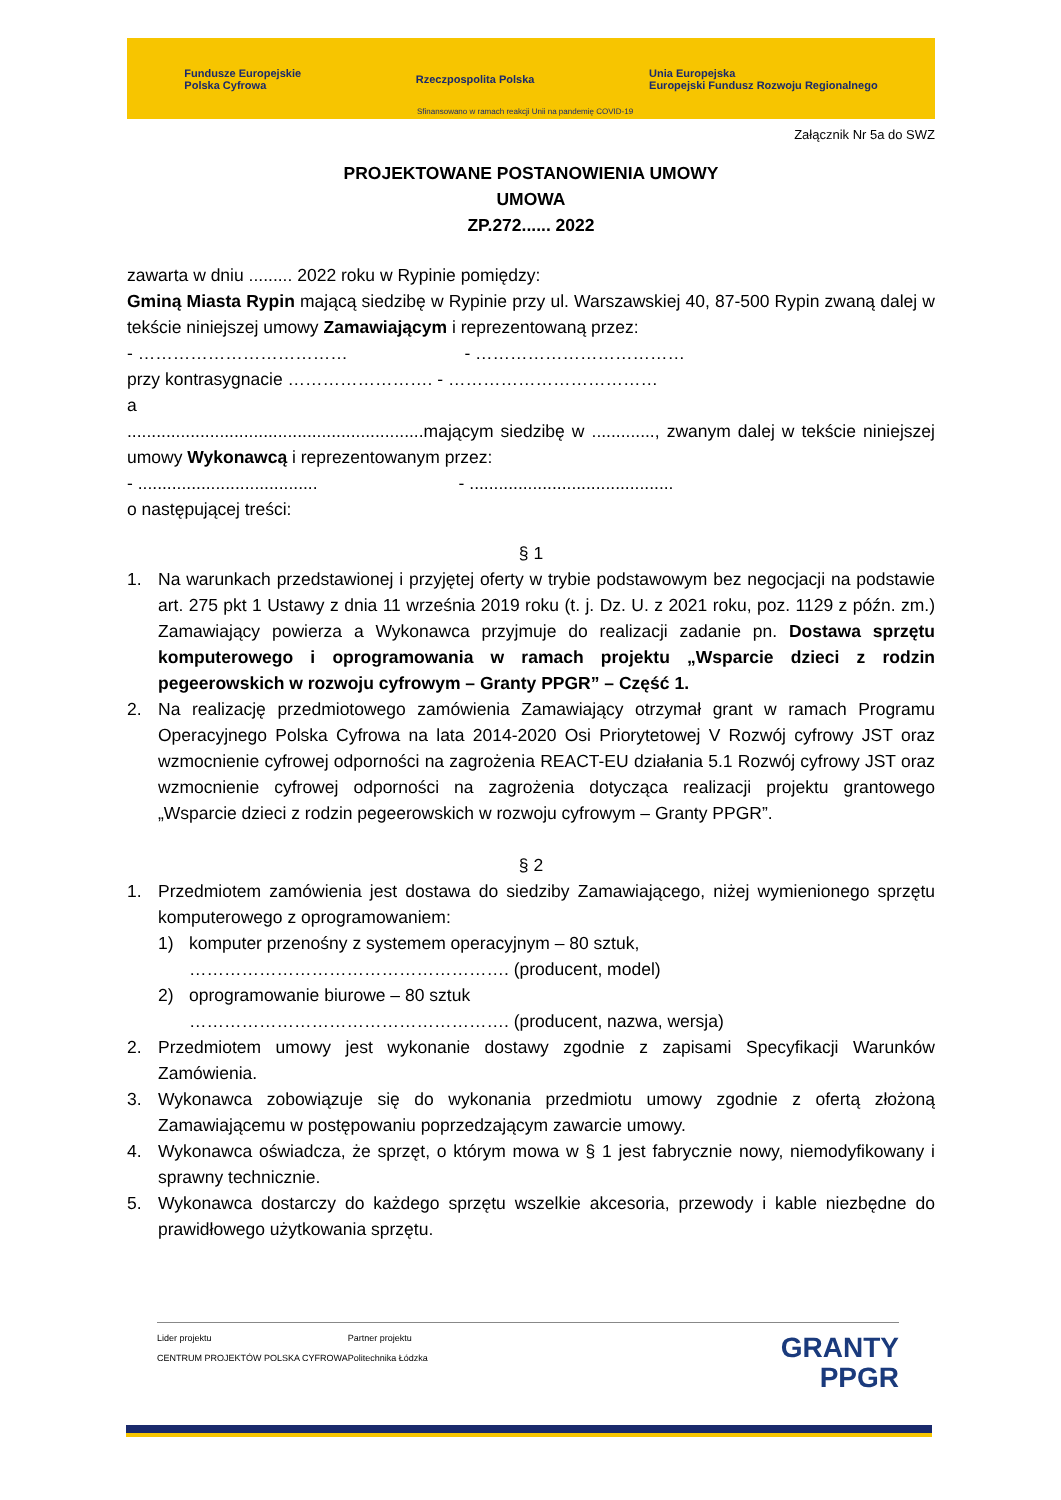Fundusze Europejskie
Polska Cyfrowa Rzeczpospolita Polska Unia Europejska
Europejski Fundusz Rozwoju Regionalnego
Sfinansowano w ramach reakcji Unii na pandemię COVID-19
Załącznik Nr 5a do SWZ
PROJEKTOWANE POSTANOWIENIA UMOWY
UMOWA
ZP.272...... 2022
zawarta w dniu ......... 2022 roku w Rypinie pomiędzy:
Gminą Miasta Rypin mającą siedzibę w Rypinie przy ul. Warszawskiej 40, 87-500 Rypin zwaną dalej w tekście niniejszej umowy Zamawiającym i reprezentowaną przez:
- ……………………………… - ………………………………
przy kontrasygnacie ……………………. - ………………………………
a
.............................................................mającym siedzibę w ............., zwanym dalej w tekście niniejszej umowy Wykonawcą i reprezentowanym przez:
- ..................................... - ..........................................
o następującej treści:
§ 1
1. Na warunkach przedstawionej i przyjętej oferty w trybie podstawowym bez negocjacji na podstawie art. 275 pkt 1 Ustawy z dnia 11 września 2019 roku (t. j. Dz. U. z 2021 roku, poz. 1129 z późn. zm.) Zamawiający powierza a Wykonawca przyjmuje do realizacji zadanie pn. Dostawa sprzętu komputerowego i oprogramowania w ramach projektu „Wsparcie dzieci z rodzin pegeerowskich w rozwoju cyfrowym – Granty PPGR” – Część 1.
2. Na realizację przedmiotowego zamówienia Zamawiający otrzymał grant w ramach Programu Operacyjnego Polska Cyfrowa na lata 2014-2020 Osi Priorytetowej V Rozwój cyfrowy JST oraz wzmocnienie cyfrowej odporności na zagrożenia REACT-EU działania 5.1 Rozwój cyfrowy JST oraz wzmocnienie cyfrowej odporności na zagrożenia dotycząca realizacji projektu grantowego „Wsparcie dzieci z rodzin pegeerowskich w rozwoju cyfrowym – Granty PPGR”.
§ 2
1. Przedmiotem zamówienia jest dostawa do siedziby Zamawiającego, niżej wymienionego sprzętu komputerowego z oprogramowaniem:
1) komputer przenośny z systemem operacyjnym – 80 sztuk,
………………………………………………. (producent, model)
2) oprogramowanie biurowe – 80 sztuk
………………………………………………. (producent, nazwa, wersja)
2. Przedmiotem umowy jest wykonanie dostawy zgodnie z zapisami Specyfikacji Warunków Zamówienia.
3. Wykonawca zobowiązuje się do wykonania przedmiotu umowy zgodnie z ofertą złożoną Zamawiającemu w postępowaniu poprzedzającym zawarcie umowy.
4. Wykonawca oświadcza, że sprzęt, o którym mowa w § 1 jest fabrycznie nowy, niemodyfikowany i sprawny technicznie.
5. Wykonawca dostarczy do każdego sprzętu wszelkie akcesoria, przewody i kable niezbędne do prawidłowego użytkowania sprzętu.
Lider projektu
CENTRUM PROJEKTÓW POLSKA CYFROWA
Partner projektu
Politechnika Łódzka
GRANTY
PPGR